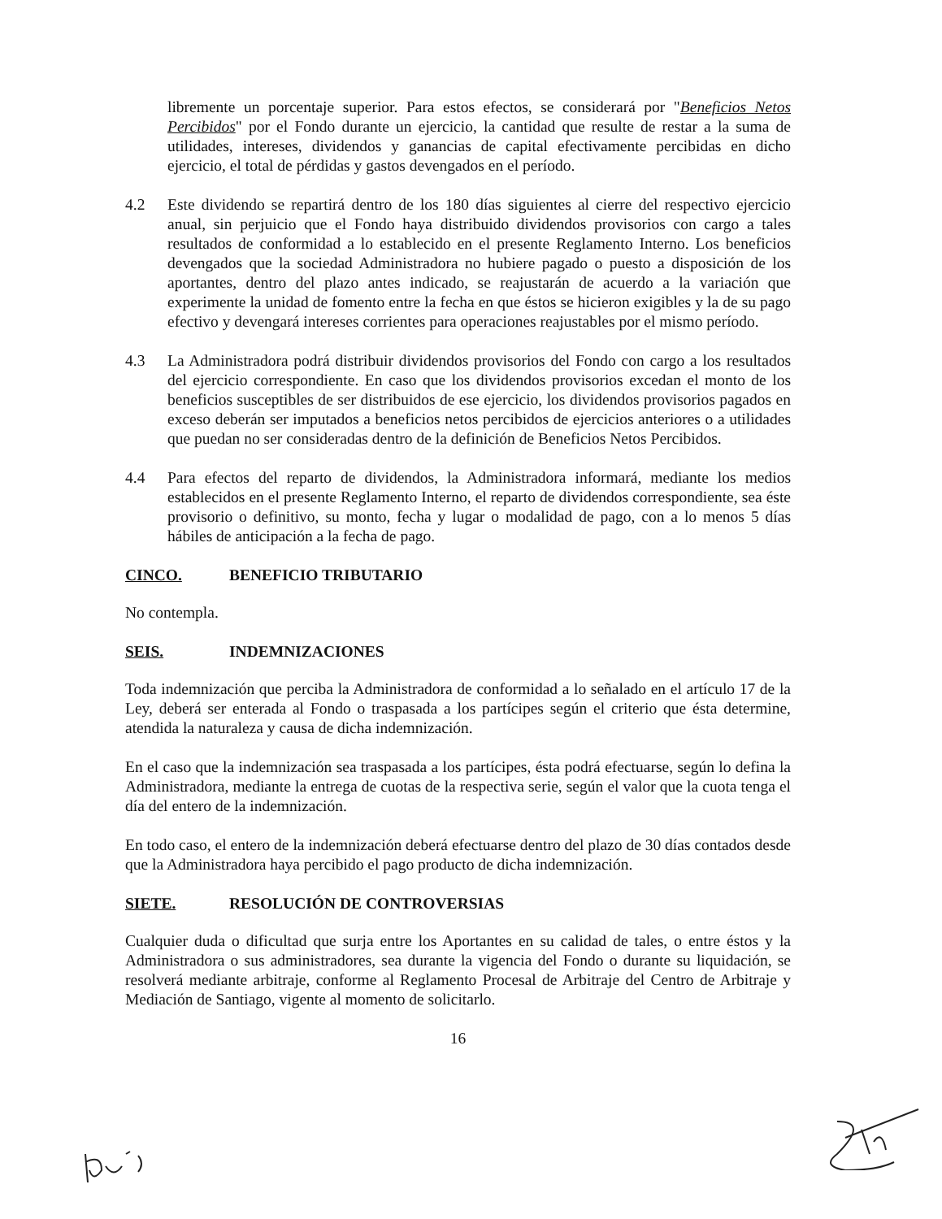libremente un porcentaje superior. Para estos efectos, se considerará por "Beneficios Netos Percibidos" por el Fondo durante un ejercicio, la cantidad que resulte de restar a la suma de utilidades, intereses, dividendos y ganancias de capital efectivamente percibidas en dicho ejercicio, el total de pérdidas y gastos devengados en el período.
4.2 Este dividendo se repartirá dentro de los 180 días siguientes al cierre del respectivo ejercicio anual, sin perjuicio que el Fondo haya distribuido dividendos provisorios con cargo a tales resultados de conformidad a lo establecido en el presente Reglamento Interno. Los beneficios devengados que la sociedad Administradora no hubiere pagado o puesto a disposición de los aportantes, dentro del plazo antes indicado, se reajustarán de acuerdo a la variación que experimente la unidad de fomento entre la fecha en que éstos se hicieron exigibles y la de su pago efectivo y devengará intereses corrientes para operaciones reajustables por el mismo período.
4.3 La Administradora podrá distribuir dividendos provisorios del Fondo con cargo a los resultados del ejercicio correspondiente. En caso que los dividendos provisorios excedan el monto de los beneficios susceptibles de ser distribuidos de ese ejercicio, los dividendos provisorios pagados en exceso deberán ser imputados a beneficios netos percibidos de ejercicios anteriores o a utilidades que puedan no ser consideradas dentro de la definición de Beneficios Netos Percibidos.
4.4 Para efectos del reparto de dividendos, la Administradora informará, mediante los medios establecidos en el presente Reglamento Interno, el reparto de dividendos correspondiente, sea éste provisorio o definitivo, su monto, fecha y lugar o modalidad de pago, con a lo menos 5 días hábiles de anticipación a la fecha de pago.
CINCO. BENEFICIO TRIBUTARIO
No contempla.
SEIS. INDEMNIZACIONES
Toda indemnización que perciba la Administradora de conformidad a lo señalado en el artículo 17 de la Ley, deberá ser enterada al Fondo o traspasada a los partícipes según el criterio que ésta determine, atendida la naturaleza y causa de dicha indemnización.
En el caso que la indemnización sea traspasada a los partícipes, ésta podrá efectuarse, según lo defina la Administradora, mediante la entrega de cuotas de la respectiva serie, según el valor que la cuota tenga el día del entero de la indemnización.
En todo caso, el entero de la indemnización deberá efectuarse dentro del plazo de 30 días contados desde que la Administradora haya percibido el pago producto de dicha indemnización.
SIETE. RESOLUCIÓN DE CONTROVERSIAS
Cualquier duda o dificultad que surja entre los Aportantes en su calidad de tales, o entre éstos y la Administradora o sus administradores, sea durante la vigencia del Fondo o durante su liquidación, se resolverá mediante arbitraje, conforme al Reglamento Procesal de Arbitraje del Centro de Arbitraje y Mediación de Santiago, vigente al momento de solicitarlo.
16